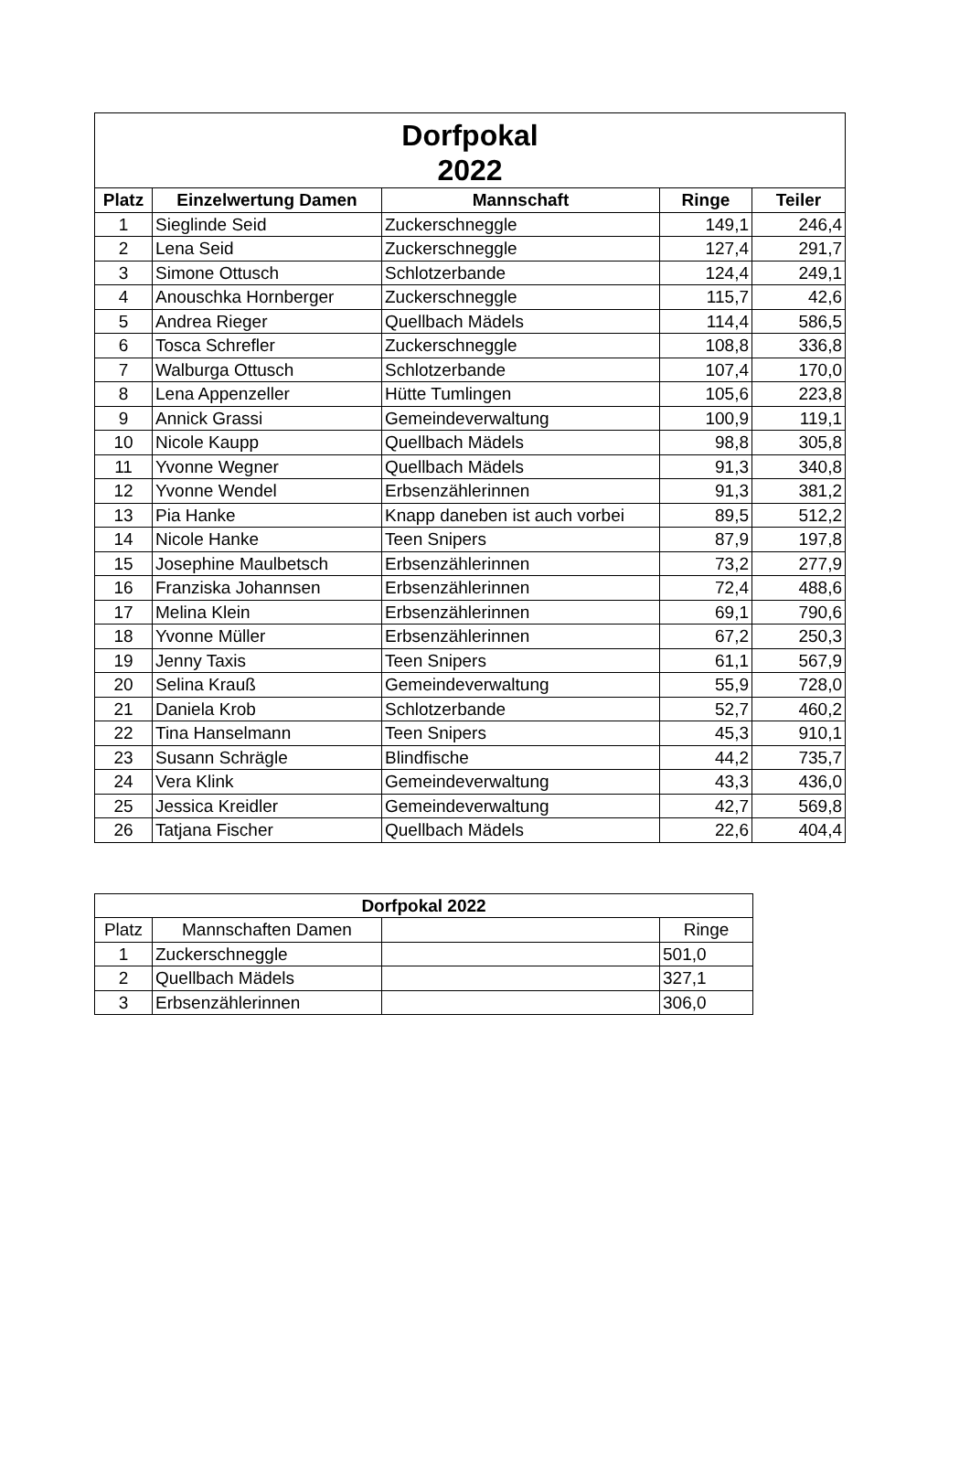| Dorfpokal 2022 | | | | |
| --- | --- | --- | --- | --- |
| Platz | Einzelwertung Damen | Mannschaft | Ringe | Teiler |
| 1 | Sieglinde Seid | Zuckerschneggle | 149,1 | 246,4 |
| 2 | Lena Seid | Zuckerschneggle | 127,4 | 291,7 |
| 3 | Simone Ottusch | Schlotzerbande | 124,4 | 249,1 |
| 4 | Anouschka Hornberger | Zuckerschneggle | 115,7 | 42,6 |
| 5 | Andrea Rieger | Quellbach Mädels | 114,4 | 586,5 |
| 6 | Tosca Schrefler | Zuckerschneggle | 108,8 | 336,8 |
| 7 | Walburga Ottusch | Schlotzerbande | 107,4 | 170,0 |
| 8 | Lena Appenzeller | Hütte Tumlingen | 105,6 | 223,8 |
| 9 | Annick Grassi | Gemeindeverwaltung | 100,9 | 119,1 |
| 10 | Nicole Kaupp | Quellbach Mädels | 98,8 | 305,8 |
| 11 | Yvonne Wegner | Quellbach Mädels | 91,3 | 340,8 |
| 12 | Yvonne Wendel | Erbsenzählerinnen | 91,3 | 381,2 |
| 13 | Pia Hanke | Knapp daneben ist auch vorbei | 89,5 | 512,2 |
| 14 | Nicole Hanke | Teen Snipers | 87,9 | 197,8 |
| 15 | Josephine Maulbetsch | Erbsenzählerinnen | 73,2 | 277,9 |
| 16 | Franziska Johannsen | Erbsenzählerinnen | 72,4 | 488,6 |
| 17 | Melina Klein | Erbsenzählerinnen | 69,1 | 790,6 |
| 18 | Yvonne Müller | Erbsenzählerinnen | 67,2 | 250,3 |
| 19 | Jenny Taxis | Teen Snipers | 61,1 | 567,9 |
| 20 | Selina Krauß | Gemeindeverwaltung | 55,9 | 728,0 |
| 21 | Daniela Krob | Schlotzerbande | 52,7 | 460,2 |
| 22 | Tina Hanselmann | Teen Snipers | 45,3 | 910,1 |
| 23 | Susann Schrägle | Blindfische | 44,2 | 735,7 |
| 24 | Vera Klink | Gemeindeverwaltung | 43,3 | 436,0 |
| 25 | Jessica Kreidler | Gemeindeverwaltung | 42,7 | 569,8 |
| 26 | Tatjana Fischer | Quellbach Mädels | 22,6 | 404,4 |
| Dorfpokal 2022 | | | |
| --- | --- | --- | --- |
| Platz | Mannschaften Damen | | Ringe |
| 1 | Zuckerschneggle | | 501,0 |
| 2 | Quellbach Mädels | | 327,1 |
| 3 | Erbsenzählerinnen | | 306,0 |